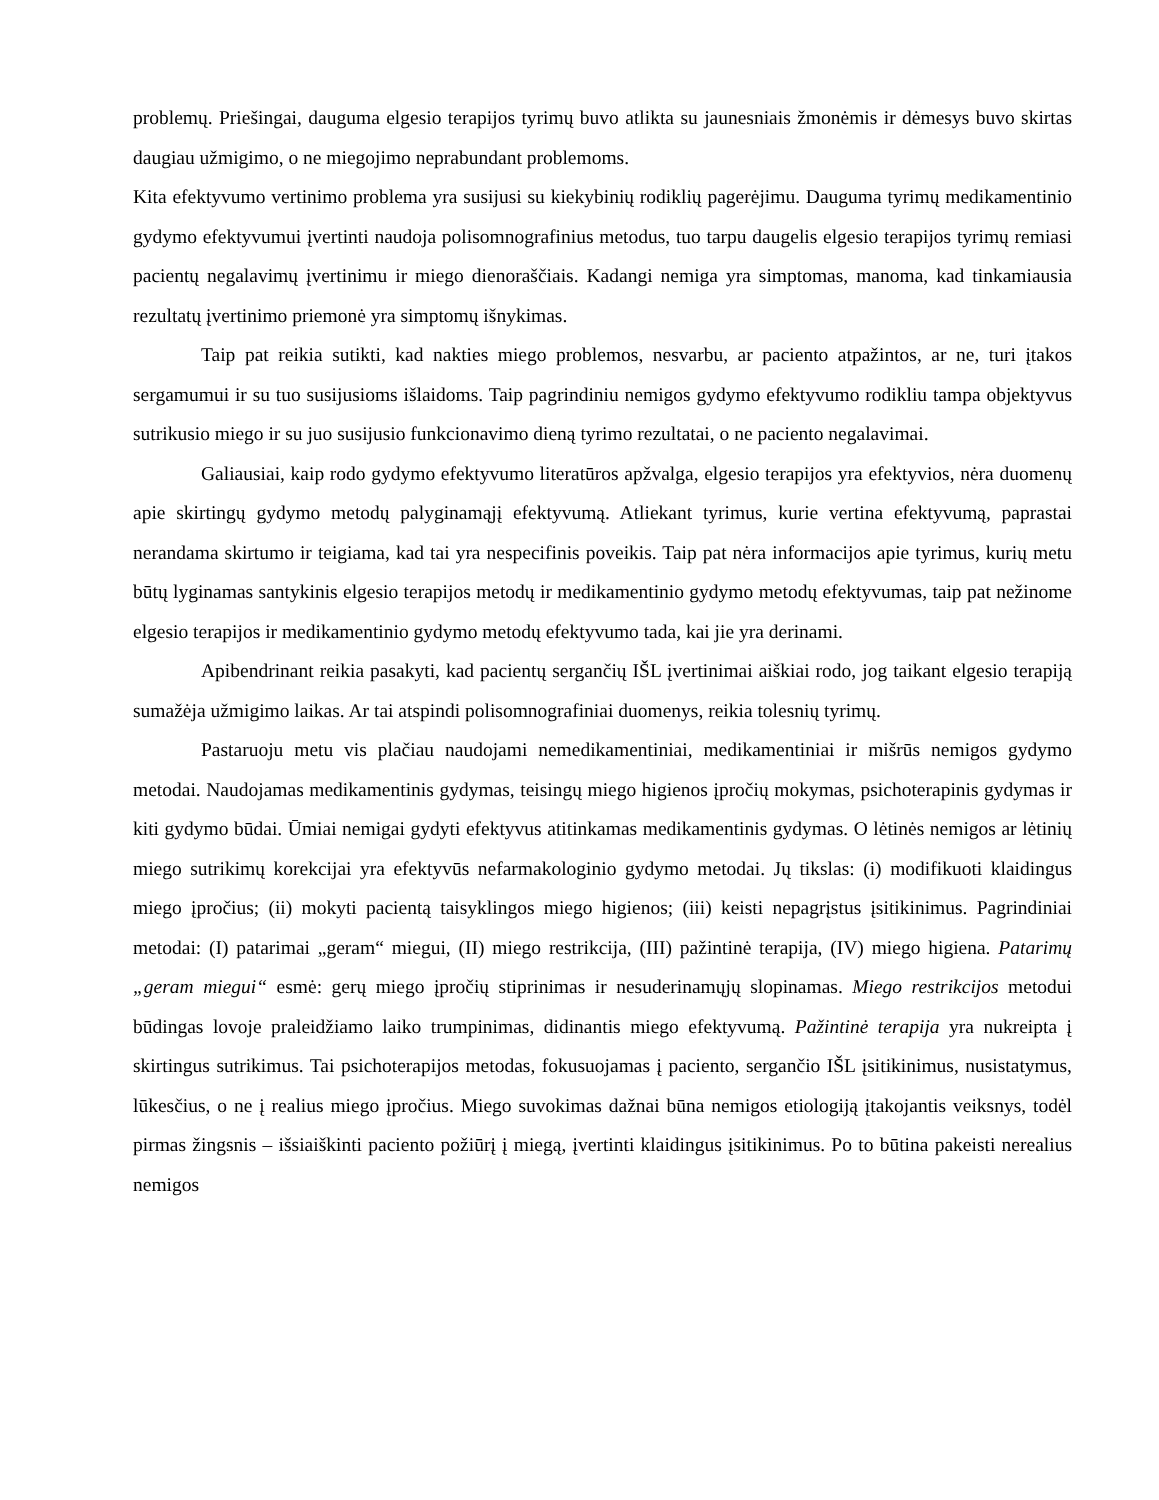problemų. Priešingai, dauguma elgesio terapijos tyrimų buvo atlikta su jaunesniais žmonėmis ir dėmesys buvo skirtas daugiau užmigimo, o ne miegojimo neprabundant problemoms.
Kita efektyvumo vertinimo problema yra susijusi su kiekybinių rodiklių pagerėjimu. Dauguma tyrimų medikamentinio gydymo efektyvumui įvertinti naudoja polisomnografinius metodus, tuo tarpu daugelis elgesio terapijos tyrimų remiasi pacientų negalavimų įvertinimu ir miego dienoraščiais. Kadangi nemiga yra simptomas, manoma, kad tinkamiausia rezultatų įvertinimo priemonė yra simptomų išnykimas.
Taip pat reikia sutikti, kad nakties miego problemos, nesvarbu, ar paciento atpažintos, ar ne, turi įtakos sergamumui ir su tuo susijusioms išlaidoms. Taip pagrindiniu nemigos gydymo efektyvumo rodikliu tampa objektyvus sutrikusio miego ir su juo susijusio funkcionavimo dieną tyrimo rezultatai, o ne paciento negalavimai.
Galiausiai, kaip rodo gydymo efektyvumo literatūros apžvalga, elgesio terapijos yra efektyvios, nėra duomenų apie skirtingų gydymo metodų palyginamąjį efektyvumą. Atliekant tyrimus, kurie vertina efektyvumą, paprastai nerandama skirtumo ir teigiama, kad tai yra nespecifinis poveikis. Taip pat nėra informacijos apie tyrimus, kurių metu būtų lyginamas santykinis elgesio terapijos metodų ir medikamentinio gydymo metodų efektyvumas, taip pat nežinome elgesio terapijos ir medikamentinio gydymo metodų efektyvumo tada, kai jie yra derinami.
Apibendrinant reikia pasakyti, kad pacientų sergančių IŠL įvertinimai aiškiai rodo, jog taikant elgesio terapiją sumažėja užmigimo laikas. Ar tai atspindi polisomnografiniai duomenys, reikia tolesnių tyrimų.
Pastaruoju metu vis plačiau naudojami nemedikamentiniai, medikamentiniai ir mišrūs nemigos gydymo metodai. Naudojamas medikamentinis gydymas, teisingų miego higienos įpročių mokymas, psichoterapinis gydymas ir kiti gydymo būdai. Ūmiai nemigai gydyti efektyvus atitinkamas medikamentinis gydymas. O lėtinės nemigos ar lėtinių miego sutrikimų korekcijai yra efektyvūs nefarmakologinio gydymo metodai. Jų tikslas: (i) modifikuoti klaidingus miego įpročius; (ii) mokyti pacientą taisyklingos miego higienos; (iii) keisti nepagrįstus įsitikinimus. Pagrindiniai metodai: (I) patarimai „geram“ miegui, (II) miego restrikcija, (III) pažintinė terapija, (IV) miego higiena. Patarimų „geram miegui“ esmė: gerų miego įpročių stiprinimas ir nesuderinamųjų slopinamas. Miego restrikcijos metodui būdingas lovoje praleidžiamo laiko trumpinimas, didinantis miego efektyvumą. Pažintinė terapija yra nukreipta į skirtingus sutrikimus. Tai psichoterapijos metodas, fokusuojamas į paciento, sergančio IŠL įsitikinimus, nusistatymus, lūkesčius, o ne į realius miego įpročius. Miego suvokimas dažnai būna nemigos etiologiją įtakojantis veiksnys, todėl pirmas žingsnis – išsiaiškinti paciento požiūrį į miegą, įvertinti klaidingus įsitikinimus. Po to būtina pakeisti nerealius nemigos